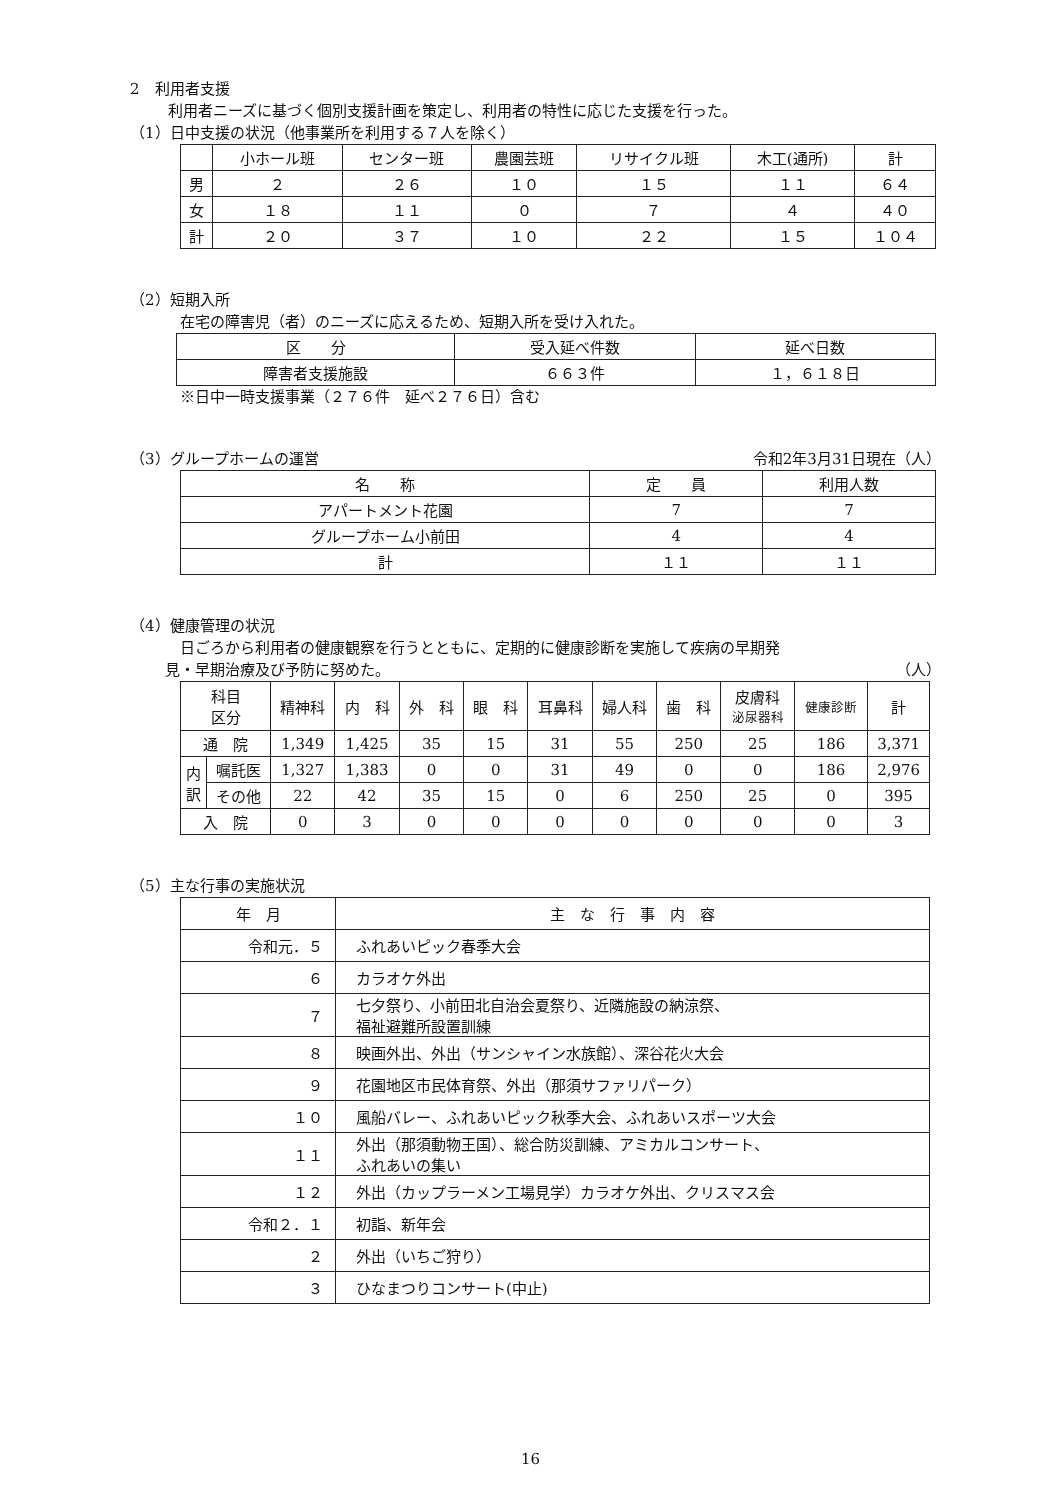2　利用者支援
利用者ニーズに基づく個別支援計画を策定し、利用者の特性に応じた支援を行った。
（1）日中支援の状況（他事業所を利用する７人を除く）
| | 小ホール班 | センター班 | 農園芸班 | リサイクル班 | 木工(通所) | 計 |
| 男 | ２ | ２６ | １０ | １５ | １１ | ６４ |
| 女 | １８ | １１ | ０ | ７ | ４ | ４０ |
| 計 | ２０ | ３７ | １０ | ２２ | １５ | １０４ |
（2）短期入所
在宅の障害児（者）のニーズに応えるため、短期入所を受け入れた。
| 区 分 | 受入延べ件数 | 延べ日数 |
| 障害者支援施設 | ６６３件 | １，６１８日 |
※日中一時支援事業（２７６件　延べ２７６日）含む
（3）グループホームの運営 令和2年3月31日現在（人）
| 名 称 | 定 員 | 利用人数 |
| アパートメント花園 | 7 | 7 |
| グループホーム小前田 | 4 | 4 |
| 計 | １１ | １１ |
（4）健康管理の状況
日ごろから利用者の健康観察を行うとともに、定期的に健康診断を実施して疾病の早期発
見・早期治療及び予防に努めた。 （人）
| 科目 区分 | | 精神科 | 内 科 | 外 科 | 眼 科 | 耳鼻科 | 婦人科 | 歯 科 | 皮膚科 泌尿器科 | 健康診断 | 計 |
| 通 院 | | 1,349 | 1,425 | 35 | 15 | 31 | 55 | 250 | 25 | 186 | 3,371 |
| 内 訳 | 嘱託医 | 1,327 | 1,383 | 0 | 0 | 31 | 49 | 0 | 0 | 186 | 2,976 |
| | その他 | 22 | 42 | 35 | 15 | 0 | 6 | 250 | 25 | 0 | 395 |
| 入 院 | | 0 | 3 | 0 | 0 | 0 | 0 | 0 | 0 | 0 | 3 |
（5）主な行事の実施状況
| 年 月 | 主 な 行 事 内 容 |
| 令和元．５ | ふれあいピック春季大会 |
| ６ | カラオケ外出 |
| ７ | 七夕祭り、小前田北自治会夏祭り、近隣施設の納涼祭、 福祉避難所設置訓練 |
| ８ | 映画外出、外出（サンシャイン水族館）、深谷花火大会 |
| ９ | 花園地区市民体育祭、外出（那須サファリパーク） |
| １０ | 風船バレー、ふれあいピック秋季大会、ふれあいスポーツ大会 |
| １１ | 外出（那須動物王国）、総合防災訓練、アミカルコンサート、 ふれあいの集い |
| １２ | 外出（カップラーメン工場見学）カラオケ外出、クリスマス会 |
| 令和２．１ | 初詣、新年会 |
| ２ | 外出（いちご狩り） |
| ３ | ひなまつりコンサート(中止) |
16